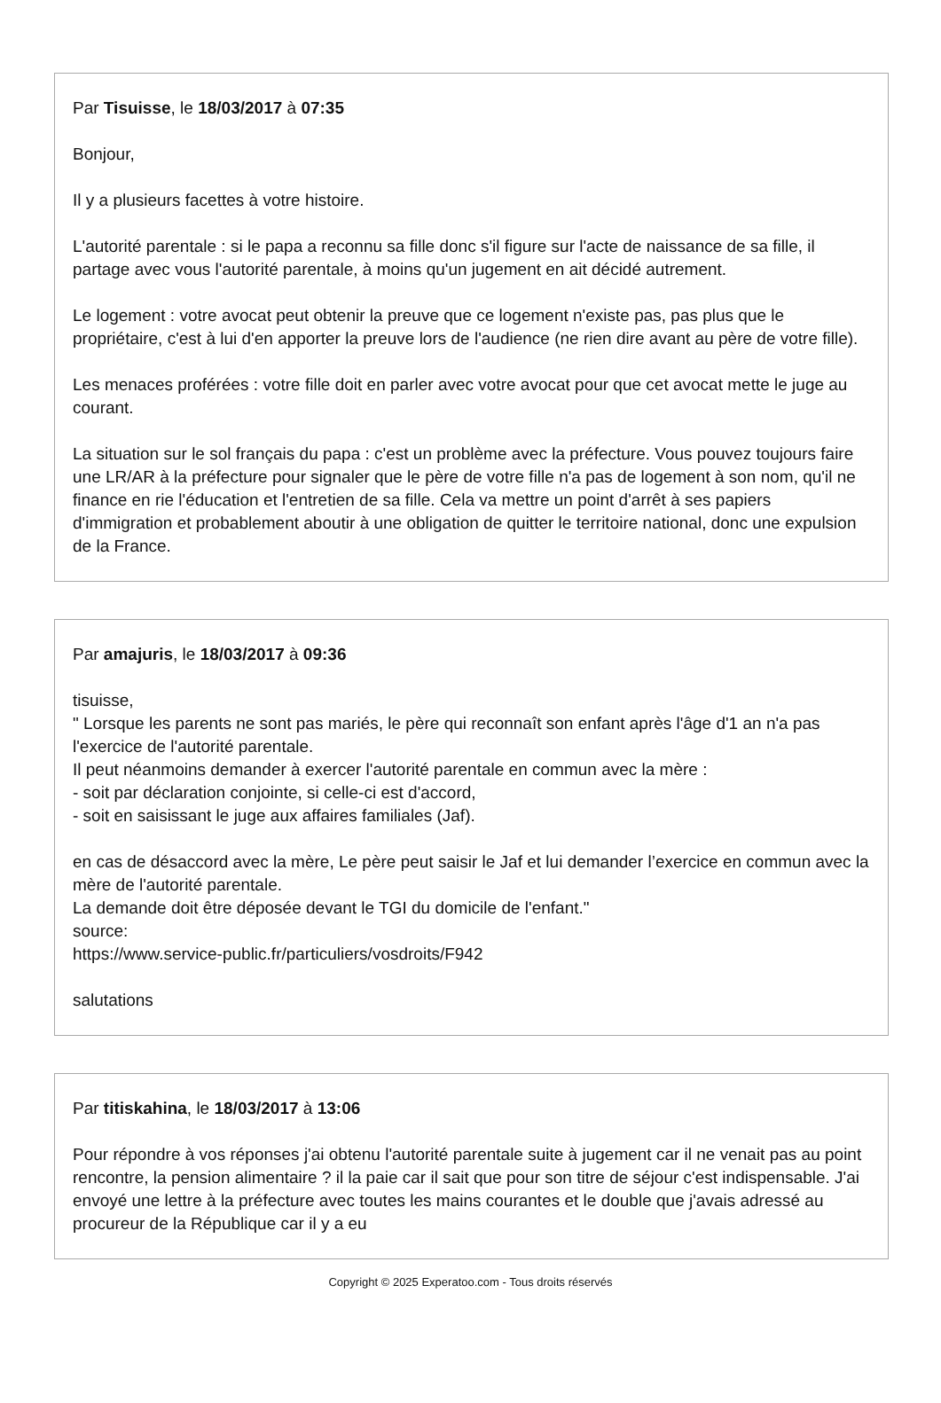Par Tisuisse, le 18/03/2017 à 07:35
Bonjour,
Il y a plusieurs facettes à votre histoire.
L'autorité parentale : si le papa a reconnu sa fille donc s'il figure sur l'acte de naissance de sa fille, il partage avec vous l'autorité parentale, à moins qu'un jugement en ait décidé autrement.
Le logement : votre avocat peut obtenir la preuve que ce logement n'existe pas, pas plus que le propriétaire, c'est à lui d'en apporter la preuve lors de l'audience (ne rien dire avant au père de votre fille).
Les menaces proférées : votre fille doit en parler avec votre avocat pour que cet avocat mette le juge au courant.
La situation sur le sol français du papa : c'est un problème avec la préfecture. Vous pouvez toujours faire une LR/AR à la préfecture pour signaler que le père de votre fille n'a pas de logement à son nom, qu'il ne finance en rie l'éducation et l'entretien de sa fille. Cela va mettre un point d'arrêt à ses papiers d'immigration et probablement aboutir à une obligation de quitter le territoire national, donc une expulsion de la France.
Par amajuris, le 18/03/2017 à 09:36
tisuisse,
" Lorsque les parents ne sont pas mariés, le père qui reconnaît son enfant après l'âge d'1 an n'a pas l'exercice de l'autorité parentale.
Il peut néanmoins demander à exercer l'autorité parentale en commun avec la mère :
- soit par déclaration conjointe, si celle-ci est d'accord,
- soit en saisissant le juge aux affaires familiales (Jaf).
en cas de désaccord avec la mère, Le père peut saisir le Jaf et lui demander l’exercice en commun avec la mère de l'autorité parentale.
La demande doit être déposée devant le TGI du domicile de l'enfant."
source:
https://www.service-public.fr/particuliers/vosdroits/F942
salutations
Par titiskahina, le 18/03/2017 à 13:06
Pour répondre à vos réponses j'ai obtenu l'autorité parentale suite à jugement car il ne venait pas au point rencontre, la pension alimentaire ? il la paie car il sait que pour son titre de séjour c'est indispensable. J'ai envoyé une lettre à la préfecture avec toutes les mains courantes et le double que j'avais adressé au procureur de la République car il y a eu
Copyright © 2025 Experatoo.com - Tous droits réservés